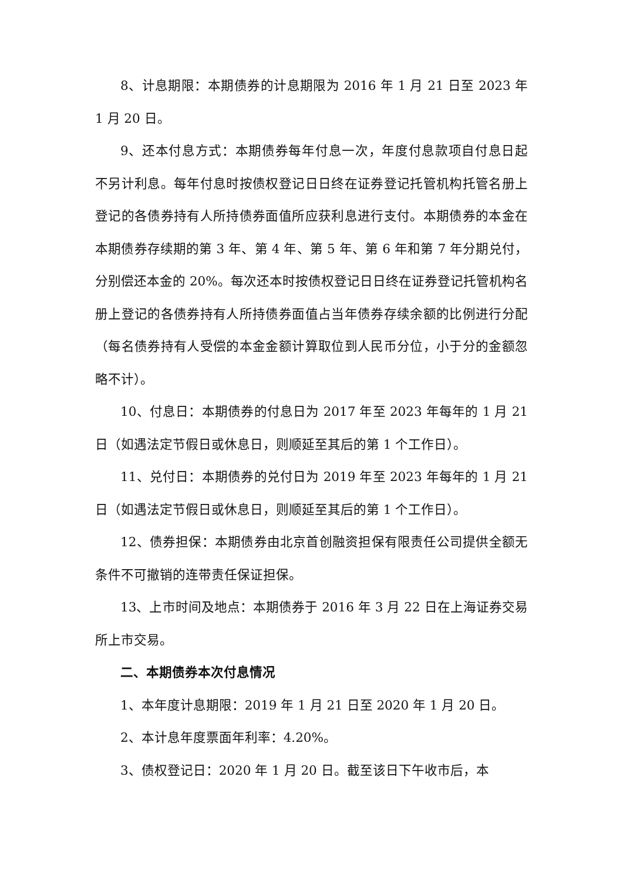8、计息期限：本期债券的计息期限为 2016 年 1 月 21 日至 2023 年 1 月 20 日。
9、还本付息方式：本期债券每年付息一次，年度付息款项自付息日起不另计利息。每年付息时按债权登记日日终在证券登记托管机构托管名册上登记的各债券持有人所持债券面值所应获利息进行支付。本期债券的本金在本期债券存续期的第 3 年、第 4 年、第 5 年、第 6 年和第 7 年分期兑付，分别偿还本金的 20%。每次还本时按债权登记日日终在证券登记托管机构名册上登记的各债券持有人所持债券面值占当年债券存续余额的比例进行分配（每名债券持有人受偿的本金金额计算取位到人民币分位，小于分的金额忽略不计）。
10、付息日：本期债券的付息日为 2017 年至 2023 年每年的 1 月 21 日（如遇法定节假日或休息日，则顺延至其后的第 1 个工作日）。
11、兑付日：本期债券的兑付日为 2019 年至 2023 年每年的 1 月 21 日（如遇法定节假日或休息日，则顺延至其后的第 1 个工作日）。
12、债券担保：本期债券由北京首创融资担保有限责任公司提供全额无条件不可撤销的连带责任保证担保。
13、上市时间及地点：本期债券于 2016 年 3 月 22 日在上海证券交易所上市交易。
二、本期债券本次付息情况
1、本年度计息期限：2019 年 1 月 21 日至 2020 年 1 月 20 日。
2、本计息年度票面年利率：4.20%。
3、债权登记日：2020 年 1 月 20 日。截至该日下午收市后，本